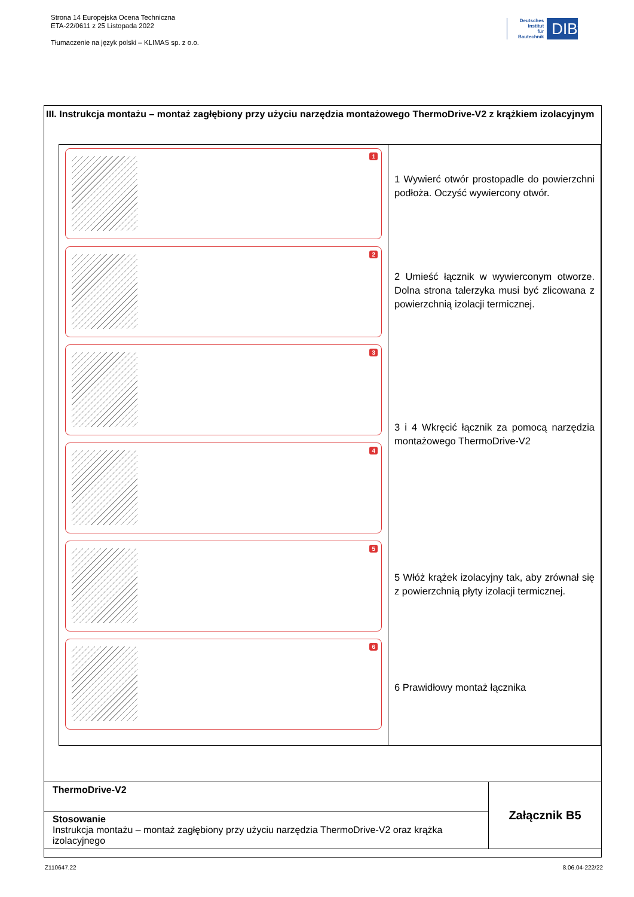Strona 14 Europejska Ocena Techniczna
ETA-22/0611 z 25 Listopada 2022
Tłumaczenie na język polski – KLIMAS sp. z o.o.
Deutsches
Institut
für
Bautechnik
DIBt
III. Instrukcja montażu – montaż zagłębiony przy użyciu narzędzia montażowego ThermoDrive-V2 z krążkiem izolacyjnym
| 1 2 3 4 5 6 | 1 Wywierć otwór prostopadle do powierzchni podłoża. Oczyść wywiercony otwór. 2 Umieść łącznik w wywierconym otworze. Dolna strona talerzyka musi być zlicowana z powierzchnią izolacji termicznej. 3 i 4 Wkręcić łącznik za pomocą narzędzia montażowego ThermoDrive-V2 5 Włóż krążek izolacyjny tak, aby zrównał się z powierzchnią płyty izolacji termicznej. 6 Prawidłowy montaż łącznika |
| ThermoDrive-V2 | Załącznik B5 |
| Stosowanie Instrukcja montażu – montaż zagłębiony przy użyciu narzędzia ThermoDrive-V2 oraz krążka izolacyjnego | |
Z110647.22 8.06.04-222/22